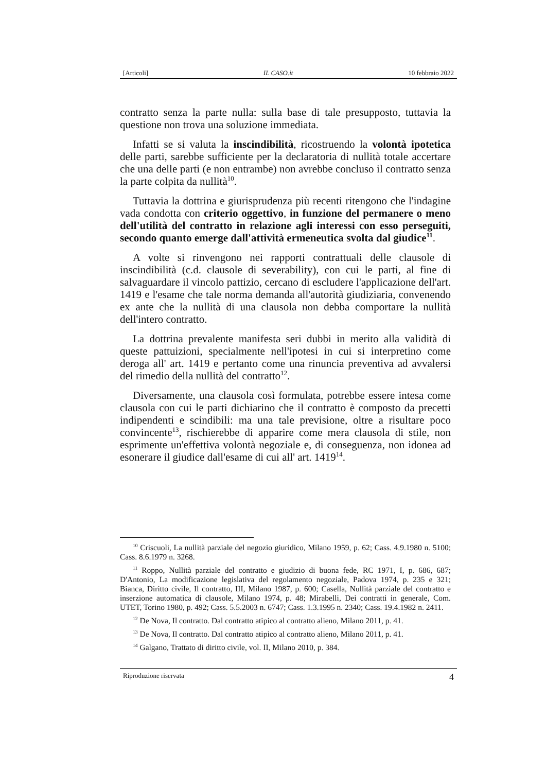[Articoli] IL CASO.it 10 febbraio 2022
contratto senza la parte nulla: sulla base di tale presupposto, tuttavia la questione non trova una soluzione immediata.
Infatti se si valuta la inscindibilità, ricostruendo la volontà ipotetica delle parti, sarebbe sufficiente per la declaratoria di nullità totale accertare che una delle parti (e non entrambe) non avrebbe concluso il contratto senza la parte colpita da nullità<sup>10</sup>.
Tuttavia la dottrina e giurisprudenza più recenti ritengono che l'indagine vada condotta con criterio oggettivo, in funzione del permanere o meno dell'utilità del contratto in relazione agli interessi con esso perseguiti, secondo quanto emerge dall'attività ermeneutica svolta dal giudice<sup>11</sup>.
A volte si rinvengono nei rapporti contrattuali delle clausole di inscindibilità (c.d. clausole di severability), con cui le parti, al fine di salvaguardare il vincolo pattizio, cercano di escludere l'applicazione dell'art. 1419 e l'esame che tale norma demanda all'autorità giudiziaria, convenendo ex ante che la nullità di una clausola non debba comportare la nullità dell'intero contratto.
La dottrina prevalente manifesta seri dubbi in merito alla validità di queste pattuizioni, specialmente nell'ipotesi in cui si interpretino come deroga all' art. 1419 e pertanto come una rinuncia preventiva ad avvalersi del rimedio della nullità del contratto<sup>12</sup>.
Diversamente, una clausola così formulata, potrebbe essere intesa come clausola con cui le parti dichiarino che il contratto è composto da precetti indipendenti e scindibili: ma una tale previsione, oltre a risultare poco convincente<sup>13</sup>, rischierebbe di apparire come mera clausola di stile, non esprimente un'effettiva volontà negoziale e, di conseguenza, non idonea ad esonerare il giudice dall'esame di cui all' art. 1419<sup>14</sup>.
<sup>10</sup> Criscuoli, La nullità parziale del negozio giuridico, Milano 1959, p. 62; Cass. 4.9.1980 n. 5100; Cass. 8.6.1979 n. 3268.
<sup>11</sup> Roppo, Nullità parziale del contratto e giudizio di buona fede, RC 1971, I, p. 686, 687; D'Antonio, La modificazione legislativa del regolamento negoziale, Padova 1974, p. 235 e 321; Bianca, Diritto civile, Il contratto, III, Milano 1987, p. 600; Casella, Nullità parziale del contratto e inserzione automatica di clausole, Milano 1974, p. 48; Mirabelli, Dei contratti in generale, Com. UTET, Torino 1980, p. 492; Cass. 5.5.2003 n. 6747; Cass. 1.3.1995 n. 2340; Cass. 19.4.1982 n. 2411.
<sup>12</sup> De Nova, Il contratto. Dal contratto atipico al contratto alieno, Milano 2011, p. 41.
<sup>13</sup> De Nova, Il contratto. Dal contratto atipico al contratto alieno, Milano 2011, p. 41.
<sup>14</sup> Galgano, Trattato di diritto civile, vol. II, Milano 2010, p. 384.
Riproduzione riservata 4